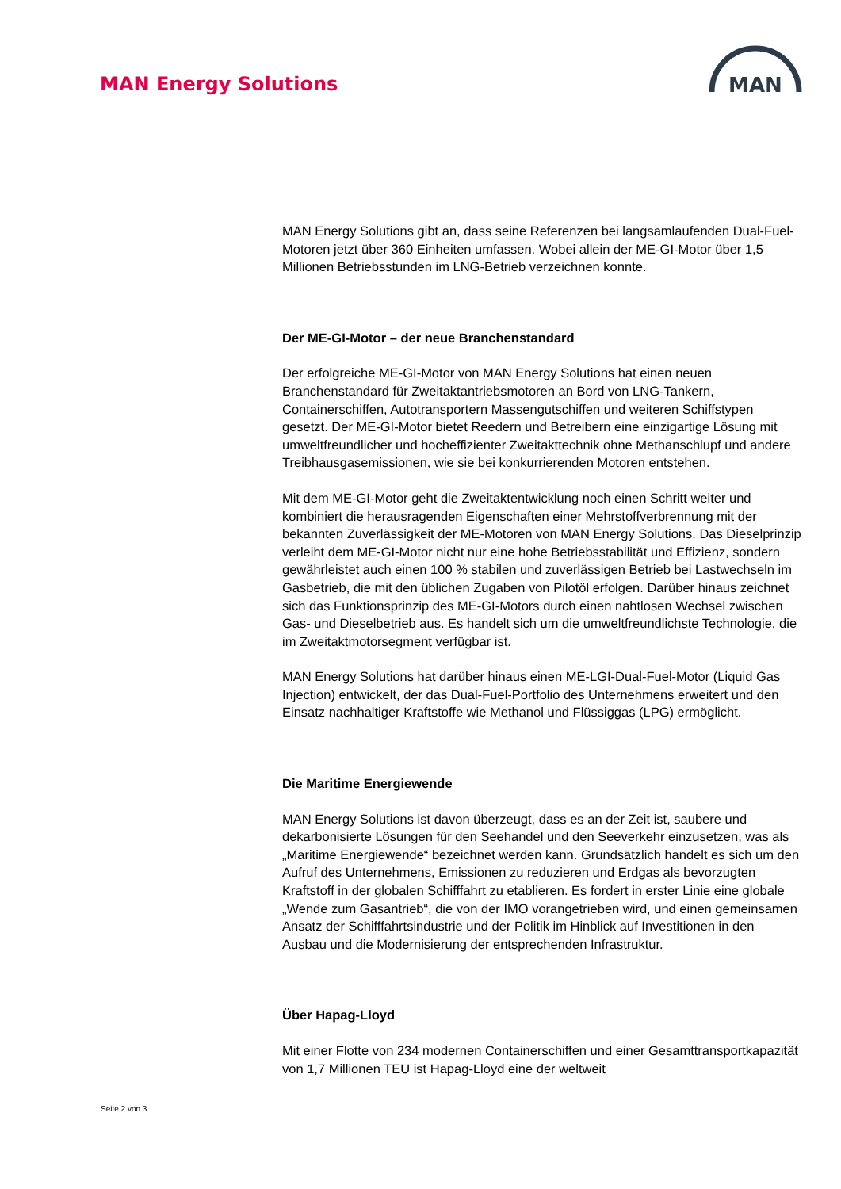MAN Energy Solutions
MAN
MAN Energy Solutions gibt an, dass seine Referenzen bei langsamlaufenden Dual-Fuel-Motoren jetzt über 360 Einheiten umfassen. Wobei allein der ME-GI-Motor über 1,5 Millionen Betriebsstunden im LNG-Betrieb verzeichnen konnte.
Der ME-GI-Motor – der neue Branchenstandard
Der erfolgreiche ME-GI-Motor von MAN Energy Solutions hat einen neuen Branchenstandard für Zweitaktantriebsmotoren an Bord von LNG-Tankern, Containerschiffen, Autotransportern Massengutschiffen und weiteren Schiffstypen gesetzt. Der ME-GI-Motor bietet Reedern und Betreibern eine einzigartige Lösung mit umweltfreundlicher und hocheffizienter Zweitakttechnik ohne Methanschlupf und andere Treibhausgasemissionen, wie sie bei konkurrierenden Motoren entstehen.
Mit dem ME-GI-Motor geht die Zweitaktentwicklung noch einen Schritt weiter und kombiniert die herausragenden Eigenschaften einer Mehrstoffverbrennung mit der bekannten Zuverlässigkeit der ME-Motoren von MAN Energy Solutions. Das Dieselprinzip verleiht dem ME-GI-Motor nicht nur eine hohe Betriebsstabilität und Effizienz, sondern gewährleistet auch einen 100 % stabilen und zuverlässigen Betrieb bei Lastwechseln im Gasbetrieb, die mit den üblichen Zugaben von Pilotöl erfolgen. Darüber hinaus zeichnet sich das Funktionsprinzip des ME-GI-Motors durch einen nahtlosen Wechsel zwischen Gas- und Dieselbetrieb aus. Es handelt sich um die umweltfreundlichste Technologie, die im Zweitaktmotorsegment verfügbar ist.
MAN Energy Solutions hat darüber hinaus einen ME-LGI-Dual-Fuel-Motor (Liquid Gas Injection) entwickelt, der das Dual-Fuel-Portfolio des Unternehmens erweitert und den Einsatz nachhaltiger Kraftstoffe wie Methanol und Flüssiggas (LPG) ermöglicht.
Die Maritime Energiewende
MAN Energy Solutions ist davon überzeugt, dass es an der Zeit ist, saubere und dekarbonisierte Lösungen für den Seehandel und den Seeverkehr einzusetzen, was als „Maritime Energiewende“ bezeichnet werden kann. Grundsätzlich handelt es sich um den Aufruf des Unternehmens, Emissionen zu reduzieren und Erdgas als bevorzugten Kraftstoff in der globalen Schifffahrt zu etablieren. Es fordert in erster Linie eine globale „Wende zum Gasantrieb“, die von der IMO vorangetrieben wird, und einen gemeinsamen Ansatz der Schifffahrtsindustrie und der Politik im Hinblick auf Investitionen in den Ausbau und die Modernisierung der entsprechenden Infrastruktur.
Über Hapag-Lloyd
Mit einer Flotte von 234 modernen Containerschiffen und einer Gesamttransportkapazität von 1,7 Millionen TEU ist Hapag-Lloyd eine der weltweit
Seite 2 von 3